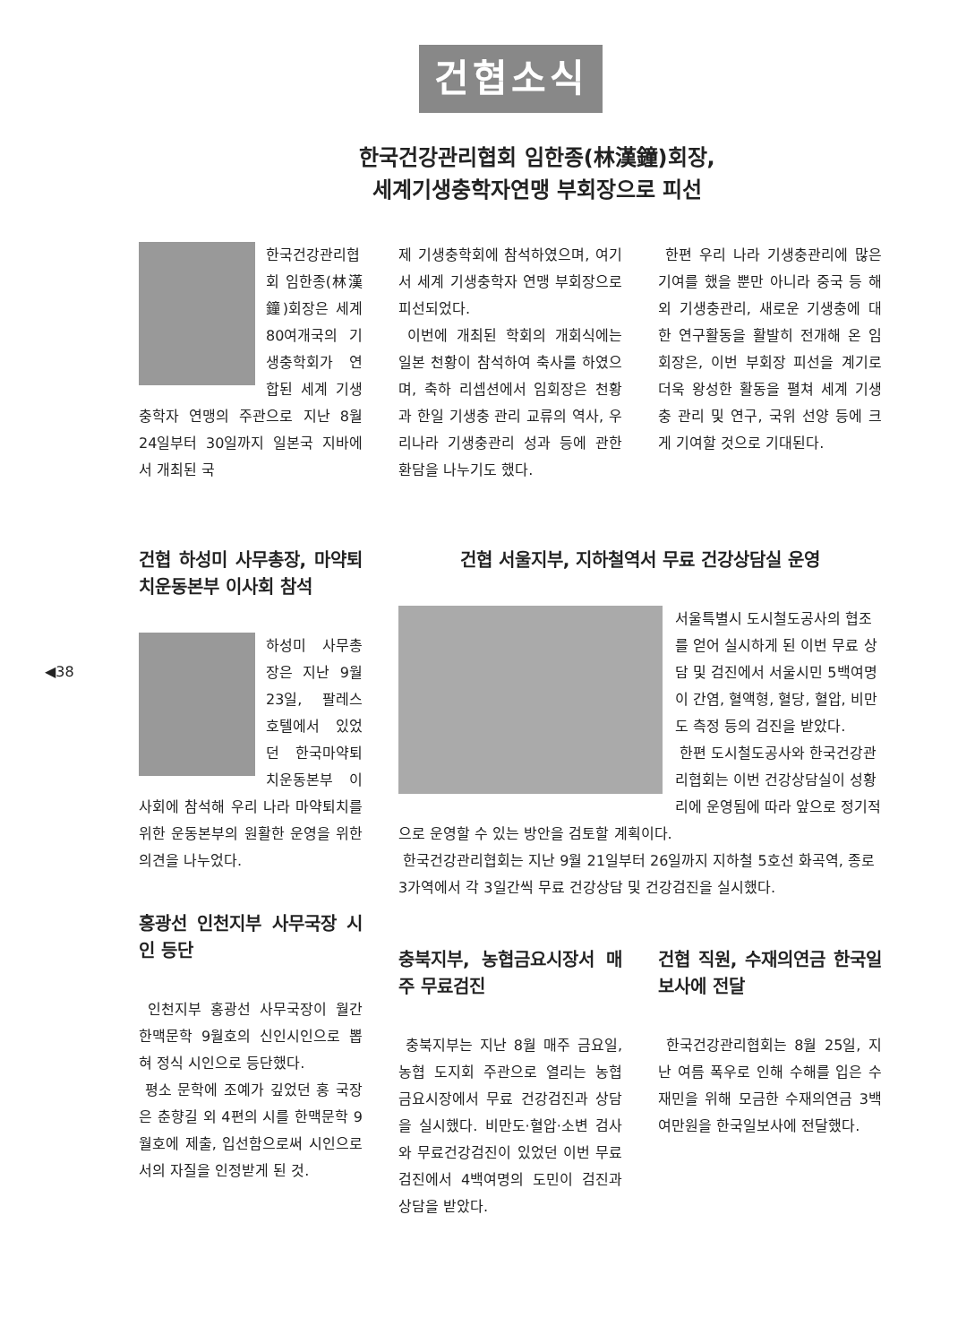건협소식
◀38
한국건강관리협회 임한종(林漢鐘)회장,
세계기생충학자연맹 부회장으로 피선
한국건강관리협회 임한종(林漢鐘)회장은 세계 80여개국의 기생충학회가 연합된 세계 기생충학자 연맹의 주관으로 지난 8월 24일부터 30일까지 일본국 지바에서 개최된 국
제 기생충학회에 참석하였으며, 여기서 세계 기생충학자 연맹 부회장으로 피선되었다.
이번에 개최된 학회의 개회식에는 일본 천황이 참석하여 축사를 하였으며, 축하 리셉션에서 임회장은 천황과 한일 기생충 관리 교류의 역사, 우리나라 기생충관리 성과 등에 관한 환담을 나누기도 했다.
한편 우리 나라 기생충관리에 많은 기여를 했을 뿐만 아니라 중국 등 해외 기생충관리, 새로운 기생충에 대한 연구활동을 활발히 전개해 온 임회장은, 이번 부회장 피선을 계기로 더욱 왕성한 활동을 펼쳐 세계 기생충 관리 및 연구, 국위 선양 등에 크게 기여할 것으로 기대된다.
건협 하성미 사무총장, 마약퇴치운동본부 이사회 참석
하성미 사무총장은 지난 9월23일, 팔레스 호텔에서 있었던 한국마약퇴치운동본부 이사회에 참석해 우리 나라 마약퇴치를 위한 운동본부의 원활한 운영을 위한 의견을 나누었다.
홍광선 인천지부 사무국장 시인 등단
인천지부 홍광선 사무국장이 월간 한맥문학 9월호의 신인시인으로 뽑혀 정식 시인으로 등단했다.
평소 문학에 조예가 깊었던 홍 국장은 춘향길 외 4편의 시를 한맥문학 9월호에 제출, 입선함으로써 시인으로서의 자질을 인정받게 된 것.
건협 서울지부, 지하철역서 무료 건강상담실 운영
서울특별시 도시철도공사의 협조를 얻어 실시하게 된 이번 무료 상담 및 검진에서 서울시민 5백여명이 간염, 혈액형, 혈당, 혈압, 비만도 측정 등의 검진을 받았다.
한편 도시철도공사와 한국건강관리협회는 이번 건강상담실이 성황리에 운영됨에 따라 앞으로 정기적으로 운영할 수 있는 방안을 검토할 계획이다.
한국건강관리협회는 지난 9월 21일부터 26일까지 지하철 5호선 화곡역, 종로 3가역에서 각 3일간씩 무료 건강상담 및 건강검진을 실시했다.
충북지부, 농협금요시장서 매주 무료검진
충북지부는 지난 8월 매주 금요일, 농협 도지회 주관으로 열리는 농협 금요시장에서 무료 건강검진과 상담을 실시했다. 비만도·혈압·소변 검사와 무료건강검진이 있었던 이번 무료검진에서 4백여명의 도민이 검진과 상담을 받았다.
건협 직원, 수재의연금 한국일보사에 전달
한국건강관리협회는 8월 25일, 지난 여름 폭우로 인해 수해를 입은 수재민을 위해 모금한 수재의연금 3백여만원을 한국일보사에 전달했다.